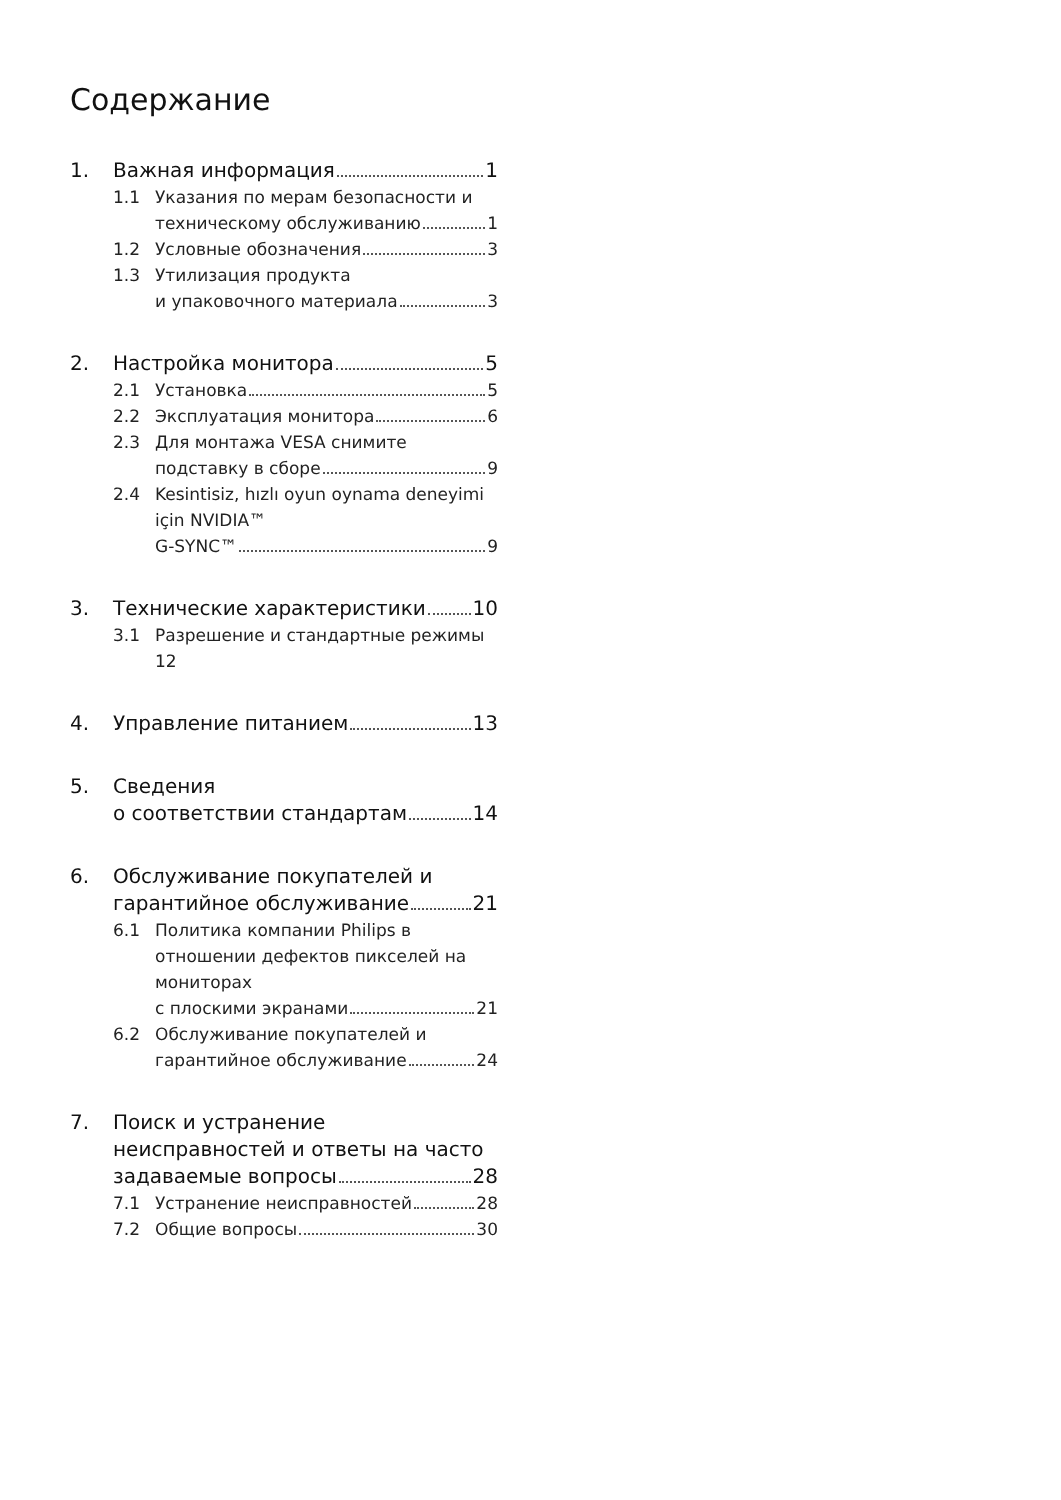Содержание
1. Важная информация 1
1.1 Указания по мерам безопасности и
техническому обслуживанию 1
1.2 Условные обозначения 3
1.3 Утилизация продукта
и упаковочного материала 3
2. Настройка монитора 5
2.1 Установка 5
2.2 Эксплуатация монитора 6
2.3 Для монтажа VESA снимите
подставку в сборе 9
2.4 Kesintisiz, hızlı oyun oynama deneyimi için NVIDIA™
G-SYNC™ 9
3. Технические характеристики 10
3.1 Разрешение и стандартные режимы 12
4. Управление питанием 13
5. Сведения
о соответствии стандартам 14
6. Обслуживание покупателей и
гарантийное обслуживание 21
6.1 Политика компании Philips в отношении дефектов пикселей на мониторах
с плоскими экранами 21
6.2 Обслуживание покупателей и
гарантийное обслуживание 24
7. Поиск и устранение неисправностей и ответы на часто
задаваемые вопросы 28
7.1 Устранение неисправностей 28
7.2 Общие вопросы 30